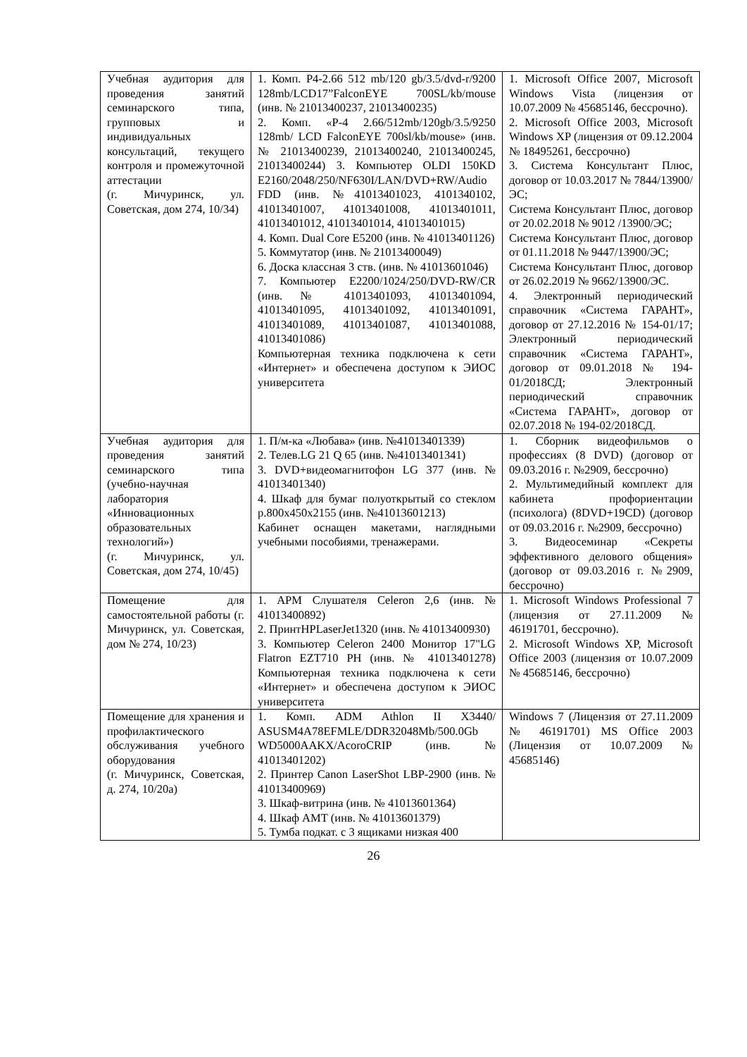| Учебная аудитория для проведения занятий семинарского типа, групповых и индивидуальных консультаций, текущего контроля и промежуточной аттестации (г. Мичуринск, ул. Советская, дом 274, 10/34) | 1. Комп. P4-2.66 512 mb/120 gb/3.5/dvd-r/9200 128mb/LCD17”FalconEYE 700SL/kb/mouse (инв. № 21013400237, 21013400235) 2. Комп. «P-4 2.66/512mb/120gb/3.5/9250 128mb/ LCD FalconEYE 700sl/kb/mouse» (инв. № 21013400239, 21013400240, 21013400245, 21013400244) 3. Компьютер OLDI 150KD E2160/2048/250/NF630I/LAN/DVD+RW/Audio FDD (инв. №41013401023, 4101340102, 41013401007, 41013401008, 41013401011, 41013401012, 41013401014, 41013401015) 4. Комп. Dual Core E5200 (инв. № 41013401126) 5. Коммутатор (инв. № 21013400049) 6. Доска классная 3 ств. (инв. № 41013601046) 7. Компьютер E2200/1024/250/DVD-RW/CR (инв. № 41013401093, 41013401094, 41013401095, 41013401092, 41013401091, 41013401089, 41013401087, 41013401088, 41013401086) Компьютерная техника подключена к сети «Интернет» и обеспечена доступом к ЭИОС университета | 1. Microsoft Office 2007, Microsoft Windows Vista (лицензия от 10.07.2009 № 45685146, бессрочно). 2. Microsoft Office 2003, Microsoft Windows XP (лицензия от 09.12.2004 № 18495261, бессрочно) 3. Система Консультант Плюс, договор от 10.03.2017 № 7844/13900/ЭС; Система Консультант Плюс, договор от 20.02.2018 № 9012 /13900/ЭС; Система Консультант Плюс, договор от 01.11.2018 № 9447/13900/ЭС; Система Консультант Плюс, договор от 26.02.2019 № 9662/13900/ЭС. 4. Электронный периодический справочник «Система ГАРАНТ», договор от 27.12.2016 № 154-01/17; Электронный периодический справочник «Система ГАРАНТ», договор от 09.01.2018 № 194- 01/2018СД; Электронный периодический справочник «Система ГАРАНТ», договор от 02.07.2018 № 194-02/2018СД. |
| Учебная аудитория для проведения занятий семинарского типа (учебно-научная лаборатория «Инновационных образовательных технологий») (г. Мичуринск, ул. Советская, дом 274, 10/45) | 1. П/м-ка «Любава» (инв. №41013401339) 2. Телев.LG 21 Q 65 (инв. №41013401341) 3. DVD+видеомагнитофон LG 377 (инв. № 41013401340) 4. Шкаф для бумаг полуоткрытый со стеклом р.800х450х2155 (инв. №41013601213) Кабинет оснащен макетами, наглядными учебными пособиями, тренажерами. | 1. Сборник видеофильмов о профессиях (8 DVD) (договор от 09.03.2016 г. №2909, бессрочно) 2. Мультимедийный комплект для кабинета профориентации (психолога) (8DVD+19CD) (договор от 09.03.2016 г. №2909, бессрочно) 3. Видеосеминар «Секреты эффективного делового общения» (договор от 09.03.2016 г. №2909, бессрочно) |
| Помещение для самостоятельной работы (г. Мичуринск, ул. Советская, дом № 274, 10/23) | 1. АРМ Слушателя Celeron 2,6 (инв. № 41013400892) 2. ПринтHPLaserJet1320 (инв. № 41013400930) 3. Компьютер Celeron 2400 Монитор 17"LG Flatron EZT710 PH (инв. № 41013401278) Компьютерная техника подключена к сети «Интернет» и обеспечена доступом к ЭИОС университета | 1. Microsoft Windows Professional 7 (лицензия от 27.11.2009 № 46191701, бессрочно). 2. Microsoft Windows XP, Microsoft Office 2003 (лицензия от 10.07.2009 № 45685146, бессрочно) |
| Помещение для хранения и профилактического обслуживания учебного оборудования (г. Мичуринск, Советская, д. 274, 10/20а) | 1. Комп. ADM Athlon II X3440/ ASUSM4A78EFMLE/DDR32048Mb/500.0Gb WD5000AAKX/AcoroCRIP (инв. № 41013401202) 2. Принтер Canon LaserShot LBP-2900 (инв. № 41013400969) 3. Шкаф-витрина (инв. № 41013601364) 4. Шкаф АМТ (инв. № 41013601379) 5. Тумба подкат. с 3 ящиками низкая 400 | Windows 7 (Лицензия от 27.11.2009 № 46191701) MS Office 2003 (Лицензия от 10.07.2009 № 45685146) |
26